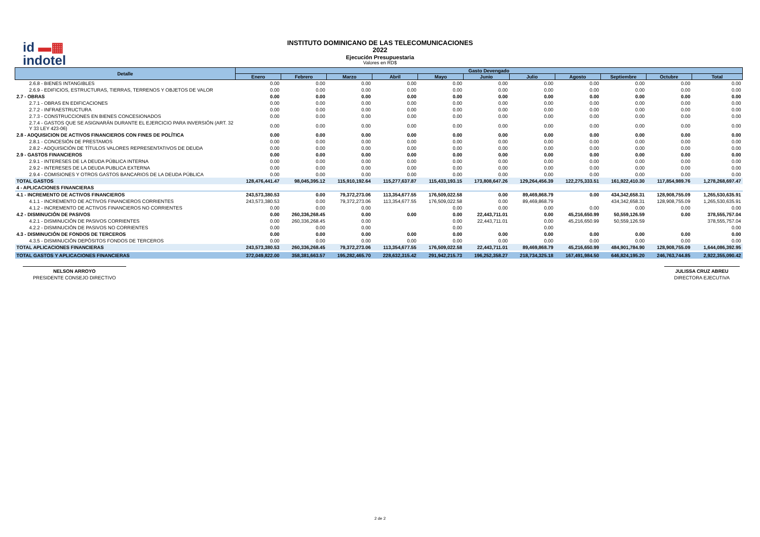id ▬▦
indotel
INSTITUTO DOMINICANO DE LAS TELECOMUNICACIONES
2022
Ejecución Presupuestaria
Valores en RD$
| Detalle | Gasto Devengado | | | | | | | | | | |
| --- | --- | --- | --- | --- | --- | --- | --- | --- | --- | --- | --- |
| | Enero | Febrero | Marzo | Abril | Mayo | Junio | Julio | Agosto | Septiembre | Octubre | Total |
| 2.6.8 - BIENES INTANGIBLES | 0.00 | 0.00 | 0.00 | 0.00 | 0.00 | 0.00 | 0.00 | 0.00 | 0.00 | 0.00 | 0.00 |
| 2.6.9 - EDIFICIOS, ESTRUCTURAS, TIERRAS, TERRENOS Y OBJETOS DE VALOR | 0.00 | 0.00 | 0.00 | 0.00 | 0.00 | 0.00 | 0.00 | 0.00 | 0.00 | 0.00 | 0.00 |
| 2.7 - OBRAS | 0.00 | 0.00 | 0.00 | 0.00 | 0.00 | 0.00 | 0.00 | 0.00 | 0.00 | 0.00 | 0.00 |
| 2.7.1 - OBRAS EN EDIFICACIONES | 0.00 | 0.00 | 0.00 | 0.00 | 0.00 | 0.00 | 0.00 | 0.00 | 0.00 | 0.00 | 0.00 |
| 2.7.2 - INFRAESTRUCTURA | 0.00 | 0.00 | 0.00 | 0.00 | 0.00 | 0.00 | 0.00 | 0.00 | 0.00 | 0.00 | 0.00 |
| 2.7.3 - CONSTRUCCIONES EN BIENES CONCESIONADOS | 0.00 | 0.00 | 0.00 | 0.00 | 0.00 | 0.00 | 0.00 | 0.00 | 0.00 | 0.00 | 0.00 |
| 2.7.4 - GASTOS QUE SE ASIGNARÁN DURANTE EL EJERCICIO PARA INVERSIÓN (ART. 32 Y 33 LEY 423-06) | 0.00 | 0.00 | 0.00 | 0.00 | 0.00 | 0.00 | 0.00 | 0.00 | 0.00 | 0.00 | 0.00 |
| 2.8 - ADQUISICION DE ACTIVOS FINANCIEROS CON FINES DE POLÍTICA | 0.00 | 0.00 | 0.00 | 0.00 | 0.00 | 0.00 | 0.00 | 0.00 | 0.00 | 0.00 | 0.00 |
| 2.8.1 - CONCESIÓN DE PRESTAMOS | 0.00 | 0.00 | 0.00 | 0.00 | 0.00 | 0.00 | 0.00 | 0.00 | 0.00 | 0.00 | 0.00 |
| 2.8.2 - ADQUISICIÓN DE TÍTULOS VALORES REPRESENTATIVOS DE DEUDA | 0.00 | 0.00 | 0.00 | 0.00 | 0.00 | 0.00 | 0.00 | 0.00 | 0.00 | 0.00 | 0.00 |
| 2.9 - GASTOS FINANCIEROS | 0.00 | 0.00 | 0.00 | 0.00 | 0.00 | 0.00 | 0.00 | 0.00 | 0.00 | 0.00 | 0.00 |
| 2.9.1 - INTERESES DE LA DEUDA PÚBLICA INTERNA | 0.00 | 0.00 | 0.00 | 0.00 | 0.00 | 0.00 | 0.00 | 0.00 | 0.00 | 0.00 | 0.00 |
| 2.9.2 - INTERESES DE LA DEUDA PUBLICA EXTERNA | 0.00 | 0.00 | 0.00 | 0.00 | 0.00 | 0.00 | 0.00 | 0.00 | 0.00 | 0.00 | 0.00 |
| 2.9.4 - COMISIONES Y OTROS GASTOS BANCARIOS DE LA DEUDA PÚBLICA | 0.00 | 0.00 | 0.00 | 0.00 | 0.00 | 0.00 | 0.00 | 0.00 | 0.00 | 0.00 | 0.00 |
| TOTAL GASTOS | 128,476,441.47 | 98,045,395.12 | 115,910,192.64 | 115,277,637.87 | 115,433,193.15 | 173,808,647.26 | 129,264,456.39 | 122,275,333.51 | 161,922,410.30 | 117,854,989.76 | 1,278,268,697.47 |
| 4 - APLICACIONES FINANCIERAS | | | | | | | | | | | |
| 4.1 - INCREMENTO DE ACTIVOS FINANCIEROS | 243,573,380.53 | 0.00 | 79,372,273.06 | 113,354,677.55 | 176,509,022.58 | 0.00 | 89,469,868.79 | 0.00 | 434,342,658.31 | 128,908,755.09 | 1,265,530,635.91 |
| 4.1.1 - INCREMENTO DE ACTIVOS FINANCIEROS CORRIENTES | 243,573,380.53 | 0.00 | 79,372,273.06 | 113,354,677.55 | 176,509,022.58 | 0.00 | 89,469,868.79 | | 434,342,658.31 | 128,908,755.09 | 1,265,530,635.91 |
| 4.1.2 - INCREMENTO DE ACTIVOS FINANCIEROS NO CORRIENTES | 0.00 | 0.00 | 0.00 | | 0.00 | 0.00 | 0.00 | 0.00 | 0.00 | 0.00 | 0.00 |
| 4.2 - DISMINUCIÓN DE PASIVOS | 0.00 | 260,336,268.45 | 0.00 | 0.00 | 0.00 | 22,443,711.01 | 0.00 | 45,216,650.99 | 50,559,126.59 | 0.00 | 378,555,757.04 |
| 4.2.1 - DISMINUCIÓN DE PASIVOS CORRIENTES | 0.00 | 260,336,268.45 | 0.00 | | 0.00 | 22,443,711.01 | 0.00 | 45,216,650.99 | 50,559,126.59 | | 378,555,757.04 |
| 4.2.2 - DISMINUCIÓN DE PASIVOS NO CORRIENTES | 0.00 | 0.00 | 0.00 | | 0.00 | | 0.00 | | | | 0.00 |
| 4.3 - DISMINUCIÓN DE FONDOS DE TERCEROS | 0.00 | 0.00 | 0.00 | 0.00 | 0.00 | 0.00 | 0.00 | 0.00 | 0.00 | 0.00 | 0.00 |
| 4.3.5 - DISMINUCIÓN DEPÓSITOS FONDOS DE TERCEROS | 0.00 | 0.00 | 0.00 | 0.00 | 0.00 | 0.00 | 0.00 | 0.00 | 0.00 | 0.00 | 0.00 |
| TOTAL APLICACIONES FINANCIERAS | 243,573,380.53 | 260,336,268.45 | 79,372,273.06 | 113,354,677.55 | 176,509,022.58 | 22,443,711.01 | 89,469,868.79 | 45,216,650.99 | 484,901,784.90 | 128,908,755.09 | 1,644,086,392.95 |
| TOTAL GASTOS Y APLICACIONES FINANCIERAS | 372,049,822.00 | 358,381,663.57 | 195,282,465.70 | 228,632,315.42 | 291,942,215.73 | 196,252,358.27 | 218,734,325.18 | 167,491,984.50 | 646,824,195.20 | 246,763,744.85 | 2,922,355,090.42 |
NELSON ARROYO
PRESIDENTE CONSEJO DIRECTIVO
JULISSA CRUZ ABREU
DIRECTORA EJECUTIVA
2 de 2